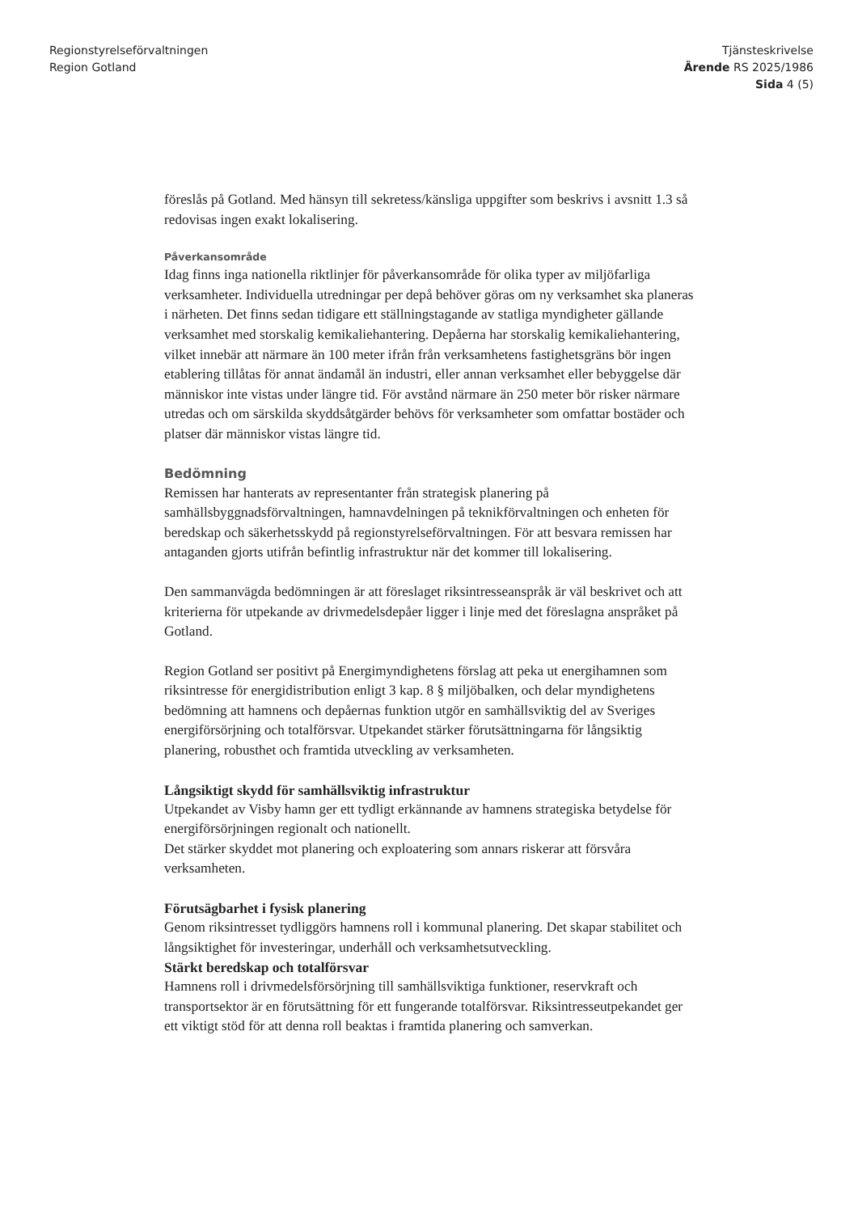Regionstyrelseförvaltningen
Region Gotland
Tjänsteskrivelse
Ärende RS 2025/1986
Sida 4 (5)
föreslås på Gotland. Med hänsyn till sekretess/känsliga uppgifter som beskrivs i avsnitt 1.3 så redovisas ingen exakt lokalisering.
Påverkansområde
Idag finns inga nationella riktlinjer för påverkansområde för olika typer av miljöfarliga verksamheter. Individuella utredningar per depå behöver göras om ny verksamhet ska planeras i närheten. Det finns sedan tidigare ett ställningstagande av statliga myndigheter gällande verksamhet med storskalig kemikaliehantering. Depåerna har storskalig kemikaliehantering, vilket innebär att närmare än 100 meter ifrån från verksamhetens fastighetsgräns bör ingen etablering tillåtas för annat ändamål än industri, eller annan verksamhet eller bebyggelse där människor inte vistas under längre tid. För avstånd närmare än 250 meter bör risker närmare utredas och om särskilda skyddsåtgärder behövs för verksamheter som omfattar bostäder och platser där människor vistas längre tid.
Bedömning
Remissen har hanterats av representanter från strategisk planering på samhällsbyggnadsförvaltningen, hamnavdelningen på teknikförvaltningen och enheten för beredskap och säkerhetsskydd på regionstyrelseförvaltningen. För att besvara remissen har antaganden gjorts utifrån befintlig infrastruktur när det kommer till lokalisering.
Den sammanvägda bedömningen är att föreslaget riksintresseanspråk är väl beskrivet och att kriterierna för utpekande av drivmedelsdepåer ligger i linje med det föreslagna anspråket på Gotland.
Region Gotland ser positivt på Energimyndighetens förslag att peka ut energihamnen som riksintresse för energidistribution enligt 3 kap. 8 § miljöbalken, och delar myndighetens bedömning att hamnens och depåernas funktion utgör en samhällsviktig del av Sveriges energiförsörjning och totalförsvar. Utpekandet stärker förutsättningarna för långsiktig planering, robusthet och framtida utveckling av verksamheten.
Långsiktigt skydd för samhällsviktig infrastruktur
Utpekandet av Visby hamn ger ett tydligt erkännande av hamnens strategiska betydelse för energiförsörjningen regionalt och nationellt.
Det stärker skyddet mot planering och exploatering som annars riskerar att försvåra verksamheten.
Förutsägbarhet i fysisk planering
Genom riksintresset tydliggörs hamnens roll i kommunal planering. Det skapar stabilitet och långsiktighet för investeringar, underhåll och verksamhetsutveckling.
Stärkt beredskap och totalförsvar
Hamnens roll i drivmedelsförsörjning till samhällsviktiga funktioner, reservkraft och transportsektor är en förutsättning för ett fungerande totalförsvar. Riksintresseutpekandet ger ett viktigt stöd för att denna roll beaktas i framtida planering och samverkan.